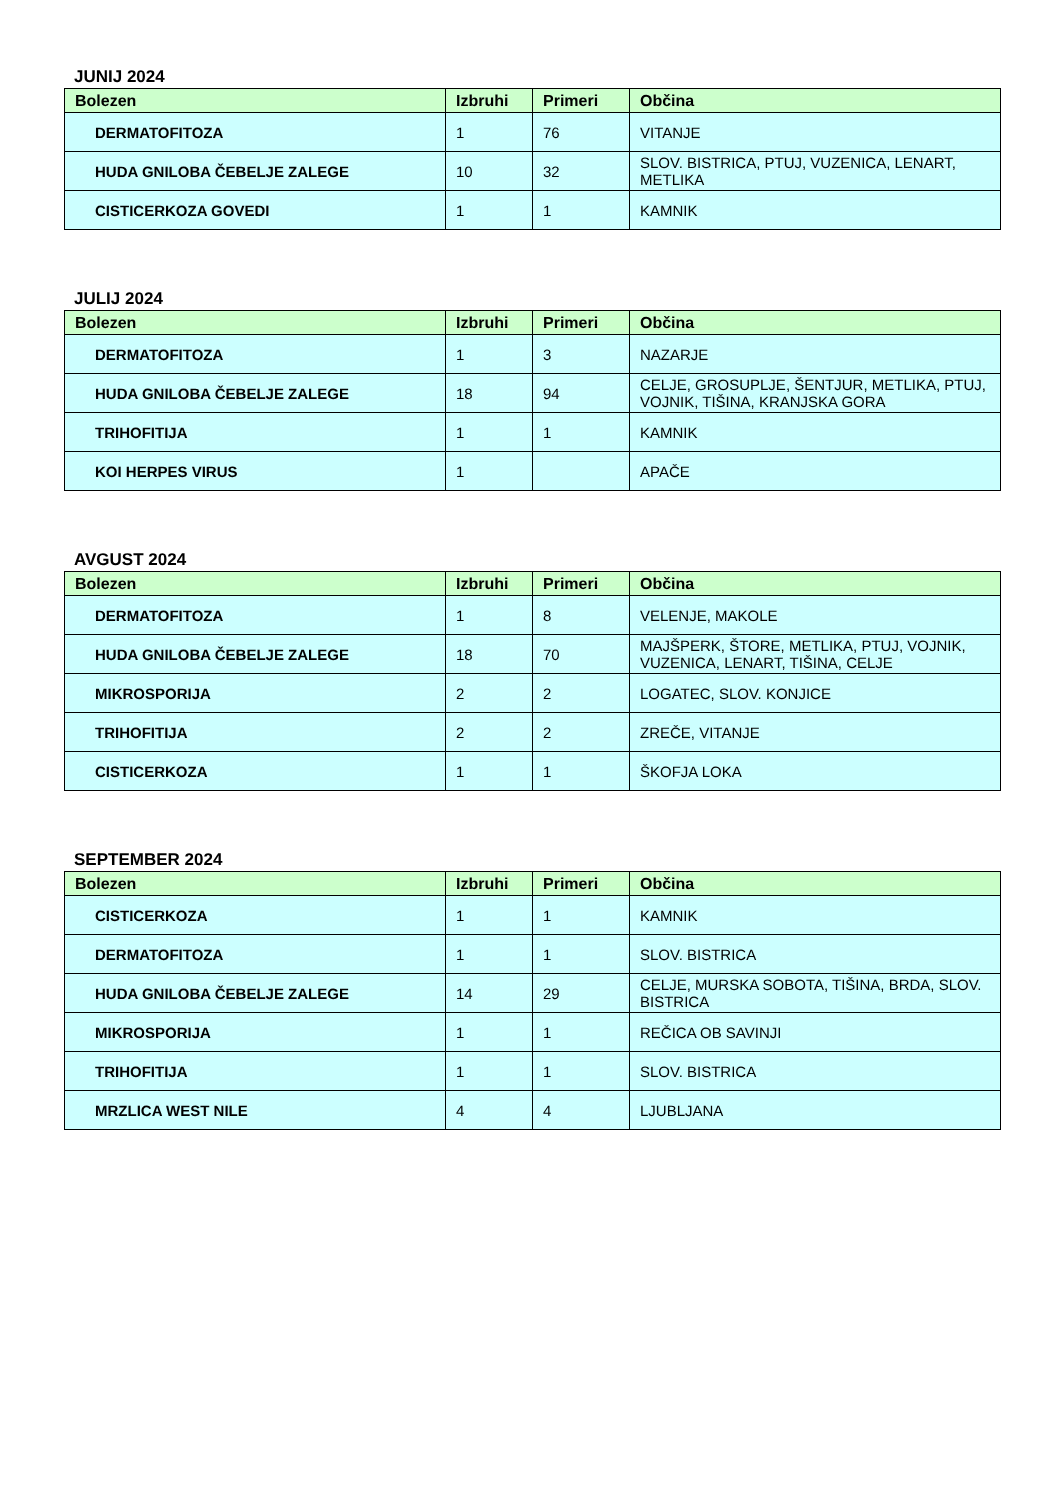JUNIJ 2024
| Bolezen | Izbruhi | Primeri | Občina |
| --- | --- | --- | --- |
| DERMATOFITOZA | 1 | 76 | VITANJE |
| HUDA GNILOBA ČEBELJE ZALEGE | 10 | 32 | SLOV. BISTRICA, PTUJ, VUZENICA, LENART, METLIKA |
| CISTICERKOZA GOVEDI | 1 | 1 | KAMNIK |
JULIJ 2024
| Bolezen | Izbruhi | Primeri | Občina |
| --- | --- | --- | --- |
| DERMATOFITOZA | 1 | 3 | NAZARJE |
| HUDA GNILOBA ČEBELJE ZALEGE | 18 | 94 | CELJE, GROSUPLJE, ŠENTJUR, METLIKA, PTUJ, VOJNIK, TIŠINA, KRANJSKA GORA |
| TRIHOFITIJA | 1 | 1 | KAMNIK |
| KOI HERPES VIRUS | 1 | | APAČE |
AVGUST 2024
| Bolezen | Izbruhi | Primeri | Občina |
| --- | --- | --- | --- |
| DERMATOFITOZA | 1 | 8 | VELENJE, MAKOLE |
| HUDA GNILOBA ČEBELJE ZALEGE | 18 | 70 | MAJŠPERK, ŠTORE, METLIKA, PTUJ, VOJNIK, VUZENICA, LENART, TIŠINA, CELJE |
| MIKROSPORIJA | 2 | 2 | LOGATEC, SLOV. KONJICE |
| TRIHOFITIJA | 2 | 2 | ZREČE, VITANJE |
| CISTICERKOZA | 1 | 1 | ŠKOFJA LOKA |
SEPTEMBER 2024
| Bolezen | Izbruhi | Primeri | Občina |
| --- | --- | --- | --- |
| CISTICERKOZA | 1 | 1 | KAMNIK |
| DERMATOFITOZA | 1 | 1 | SLOV. BISTRICA |
| HUDA GNILOBA ČEBELJE ZALEGE | 14 | 29 | CELJE, MURSKA SOBOTA, TIŠINA, BRDA, SLOV. BISTRICA |
| MIKROSPORIJA | 1 | 1 | REČICA OB SAVINJI |
| TRIHOFITIJA | 1 | 1 | SLOV. BISTRICA |
| MRZLICA WEST NILE | 4 | 4 | LJUBLJANA |